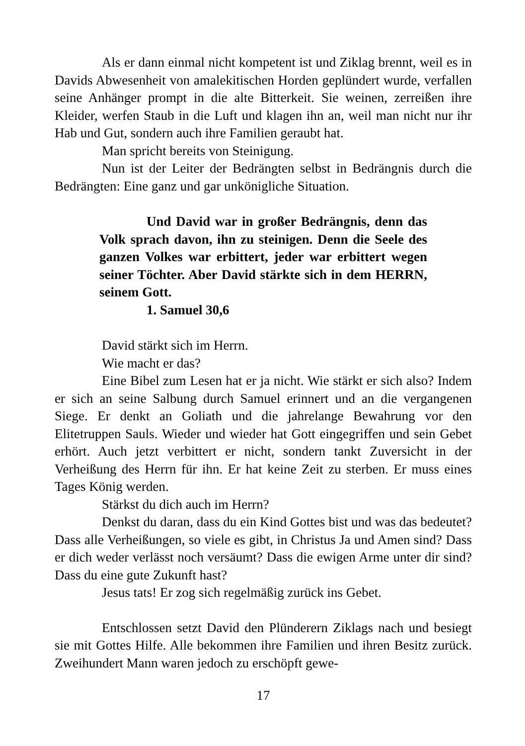Als er dann einmal nicht kompetent ist und Ziklag brennt, weil es in Davids Abwesenheit von amalekitischen Horden geplündert wurde, verfallen seine Anhänger prompt in die alte Bitterkeit. Sie weinen, zerreißen ihre Kleider, werfen Staub in die Luft und klagen ihn an, weil man nicht nur ihr Hab und Gut, sondern auch ihre Familien geraubt hat.
Man spricht bereits von Steinigung.
Nun ist der Leiter der Bedrängten selbst in Bedrängnis durch die Bedrängten: Eine ganz und gar unkönigliche Situation.
Und David war in großer Bedrängnis, denn das Volk sprach davon, ihn zu steinigen. Denn die Seele des ganzen Volkes war erbittert, jeder war erbittert wegen seiner Töchter. Aber David stärkte sich in dem HERRN, seinem Gott.
1. Samuel 30,6
David stärkt sich im Herrn.
Wie macht er das?
Eine Bibel zum Lesen hat er ja nicht. Wie stärkt er sich also? Indem er sich an seine Salbung durch Samuel erinnert und an die vergangenen Siege. Er denkt an Goliath und die jahrelange Bewahrung vor den Elitetruppen Sauls. Wieder und wieder hat Gott eingegriffen und sein Gebet erhört. Auch jetzt verbittert er nicht, sondern tankt Zuversicht in der Verheißung des Herrn für ihn. Er hat keine Zeit zu sterben. Er muss eines Tages König werden.
Stärkst du dich auch im Herrn?
Denkst du daran, dass du ein Kind Gottes bist und was das bedeutet? Dass alle Verheißungen, so viele es gibt, in Christus Ja und Amen sind? Dass er dich weder verlässt noch versäumt? Dass die ewigen Arme unter dir sind? Dass du eine gute Zukunft hast?
Jesus tats! Er zog sich regelmäßig zurück ins Gebet.
Entschlossen setzt David den Plünderern Ziklags nach und besiegt sie mit Gottes Hilfe. Alle bekommen ihre Familien und ihren Besitz zurück. Zweihundert Mann waren jedoch zu erschöpft gewe-
17